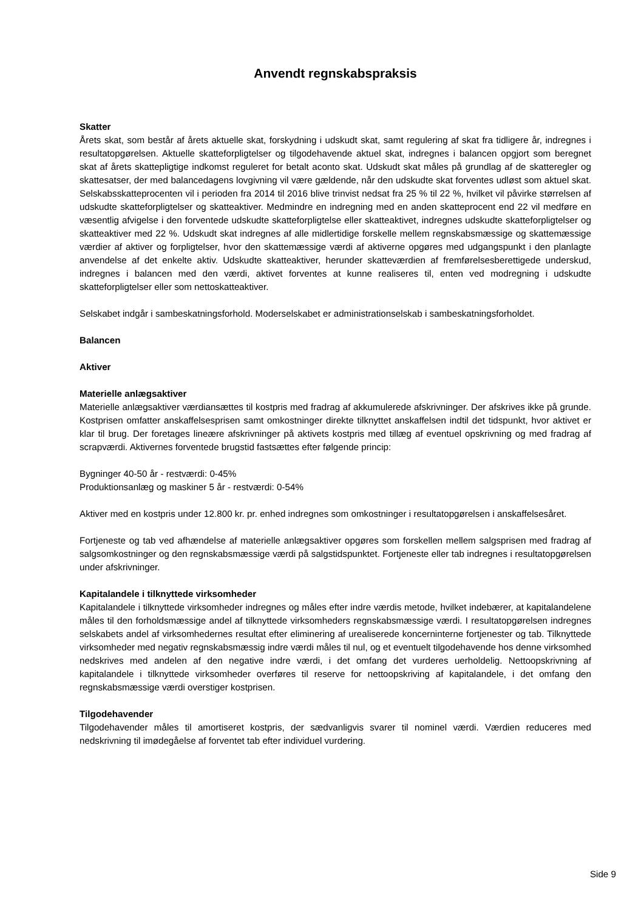Anvendt regnskabspraksis
Skatter
Årets skat, som består af årets aktuelle skat, forskydning i udskudt skat, samt regulering af skat fra tidligere år, indregnes i resultatopgørelsen. Aktuelle skatteforpligtelser og tilgodehavende aktuel skat, indregnes i balancen opgjort som beregnet skat af årets skattepligtige indkomst reguleret for betalt aconto skat. Udskudt skat måles på grundlag af de skatteregler og skattesatser, der med balancedagens lovgivning vil være gældende, når den udskudte skat forventes udløst som aktuel skat. Selskabsskatteprocenten vil i perioden fra 2014 til 2016 blive trinvist nedsat fra 25 % til 22 %, hvilket vil påvirke størrelsen af udskudte skatteforpligtelser og skatteaktiver. Medmindre en indregning med en anden skatteprocent end 22 vil medføre en væsentlig afvigelse i den forventede udskudte skatteforpligtelse eller skatteaktivet, indregnes udskudte skatteforpligtelser og skatteaktiver med 22 %. Udskudt skat indregnes af alle midlertidige forskelle mellem regnskabsmæssige og skattemæssige værdier af aktiver og forpligtelser, hvor den skattemæssige værdi af aktiverne opgøres med udgangspunkt i den planlagte anvendelse af det enkelte aktiv. Udskudte skatteaktiver, herunder skatteværdien af fremførelsesberettigede underskud, indregnes i balancen med den værdi, aktivet forventes at kunne realiseres til, enten ved modregning i udskudte skatteforpligtelser eller som nettoskatteaktiver.
Selskabet indgår i sambeskatningsforhold. Moderselskabet er administrationselskab i sambeskatningsforholdet.
Balancen
Aktiver
Materielle anlægsaktiver
Materielle anlægsaktiver værdiansættes til kostpris med fradrag af akkumulerede afskrivninger. Der afskrives ikke på grunde. Kostprisen omfatter anskaffelsesprisen samt omkostninger direkte tilknyttet anskaffelsen indtil det tidspunkt, hvor aktivet er klar til brug. Der foretages lineære afskrivninger på aktivets kostpris med tillæg af eventuel opskrivning og med fradrag af scrapværdi. Aktivernes forventede brugstid fastsættes efter følgende princip:
Bygninger 40-50 år - restværdi: 0-45%
Produktionsanlæg og maskiner 5 år - restværdi: 0-54%
Aktiver med en kostpris under 12.800 kr. pr. enhed indregnes som omkostninger i resultatopgørelsen i anskaffelsesåret.
Fortjeneste og tab ved afhændelse af materielle anlægsaktiver opgøres som forskellen mellem salgsprisen med fradrag af salgsomkostninger og den regnskabsmæssige værdi på salgstidspunktet. Fortjeneste eller tab indregnes i resultatopgørelsen under afskrivninger.
Kapitalandele i tilknyttede virksomheder
Kapitalandele i tilknyttede virksomheder indregnes og måles efter indre værdis metode, hvilket indebærer, at kapitalandelene måles til den forholdsmæssige andel af tilknyttede virksomheders regnskabsmæssige værdi. I resultatopgørelsen indregnes selskabets andel af virksomhedernes resultat efter eliminering af urealiserede koncerninterne fortjenester og tab. Tilknyttede virksomheder med negativ regnskabsmæssig indre værdi måles til nul, og et eventuelt tilgodehavende hos denne virksomhed nedskrives med andelen af den negative indre værdi, i det omfang det vurderes uerholdelig. Nettoopskrivning af kapitalandele i tilknyttede virksomheder overføres til reserve for nettoopskriving af kapitalandele, i det omfang den regnskabsmæssige værdi overstiger kostprisen.
Tilgodehavender
Tilgodehavender måles til amortiseret kostpris, der sædvanligvis svarer til nominel værdi. Værdien reduceres med nedskrivning til imødegåelse af forventet tab efter individuel vurdering.
Side 9